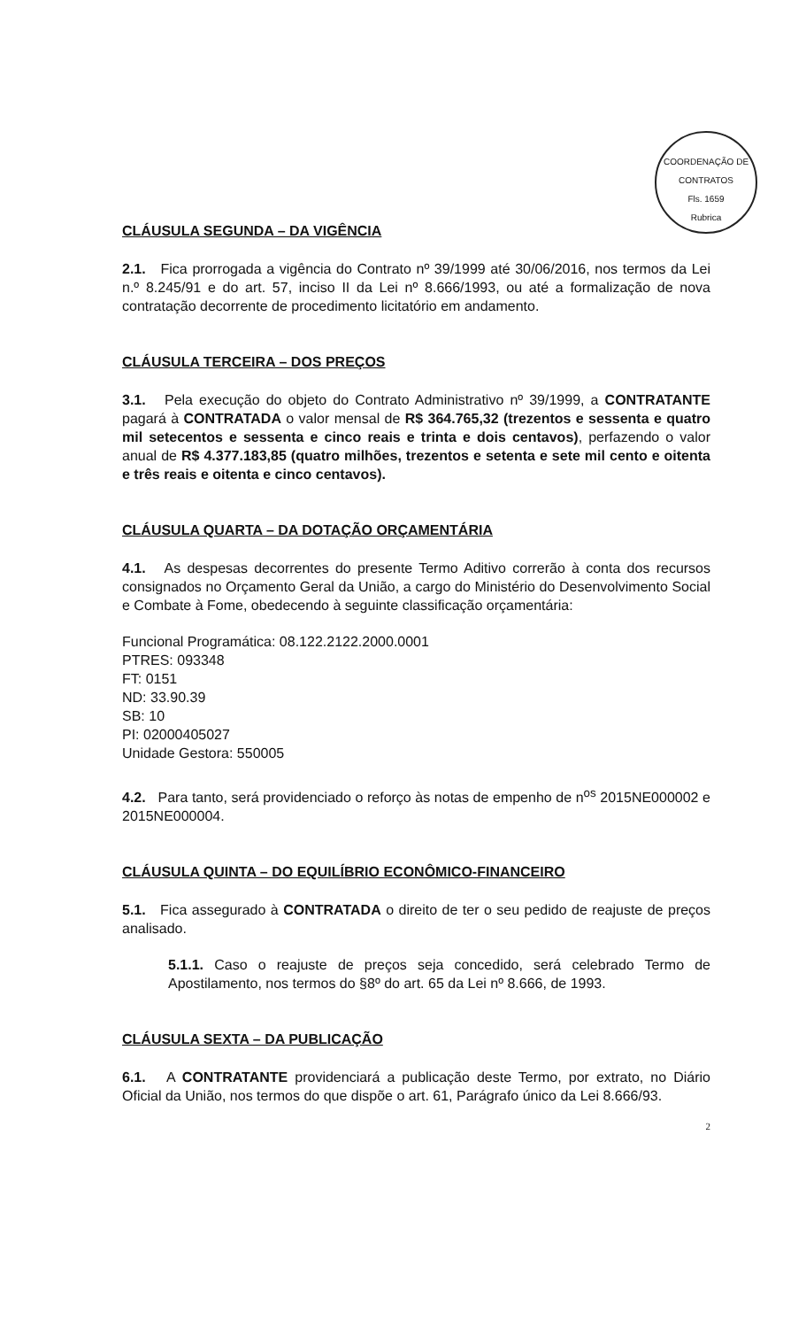COORDENAÇÃO DE CONTRATOS
Fls. 1659
Rubrica
CLÁUSULA SEGUNDA – DA VIGÊNCIA
2.1. Fica prorrogada a vigência do Contrato nº 39/1999 até 30/06/2016, nos termos da Lei n.º 8.245/91 e do art. 57, inciso II da Lei nº 8.666/1993, ou até a formalização de nova contratação decorrente de procedimento licitatório em andamento.
CLÁUSULA TERCEIRA – DOS PREÇOS
3.1. Pela execução do objeto do Contrato Administrativo nº 39/1999, a CONTRATANTE pagará à CONTRATADA o valor mensal de R$ 364.765,32 (trezentos e sessenta e quatro mil setecentos e sessenta e cinco reais e trinta e dois centavos), perfazendo o valor anual de R$ 4.377.183,85 (quatro milhões, trezentos e setenta e sete mil cento e oitenta e três reais e oitenta e cinco centavos).
CLÁUSULA QUARTA – DA DOTAÇÃO ORÇAMENTÁRIA
4.1. As despesas decorrentes do presente Termo Aditivo correrão à conta dos recursos consignados no Orçamento Geral da União, a cargo do Ministério do Desenvolvimento Social e Combate à Fome, obedecendo à seguinte classificação orçamentária:
Funcional Programática: 08.122.2122.2000.0001
PTRES: 093348
FT: 0151
ND: 33.90.39
SB: 10
PI: 02000405027
Unidade Gestora: 550005
4.2. Para tanto, será providenciado o reforço às notas de empenho de n<sup>os</sup> 2015NE000002 e 2015NE000004.
CLÁUSULA QUINTA – DO EQUILÍBRIO ECONÔMICO-FINANCEIRO
5.1. Fica assegurado à CONTRATADA o direito de ter o seu pedido de reajuste de preços analisado.
5.1.1. Caso o reajuste de preços seja concedido, será celebrado Termo de Apostilamento, nos termos do §8º do art. 65 da Lei nº 8.666, de 1993.
CLÁUSULA SEXTA – DA PUBLICAÇÃO
6.1. A CONTRATANTE providenciará a publicação deste Termo, por extrato, no Diário Oficial da União, nos termos do que dispõe o art. 61, Parágrafo único da Lei 8.666/93.
2